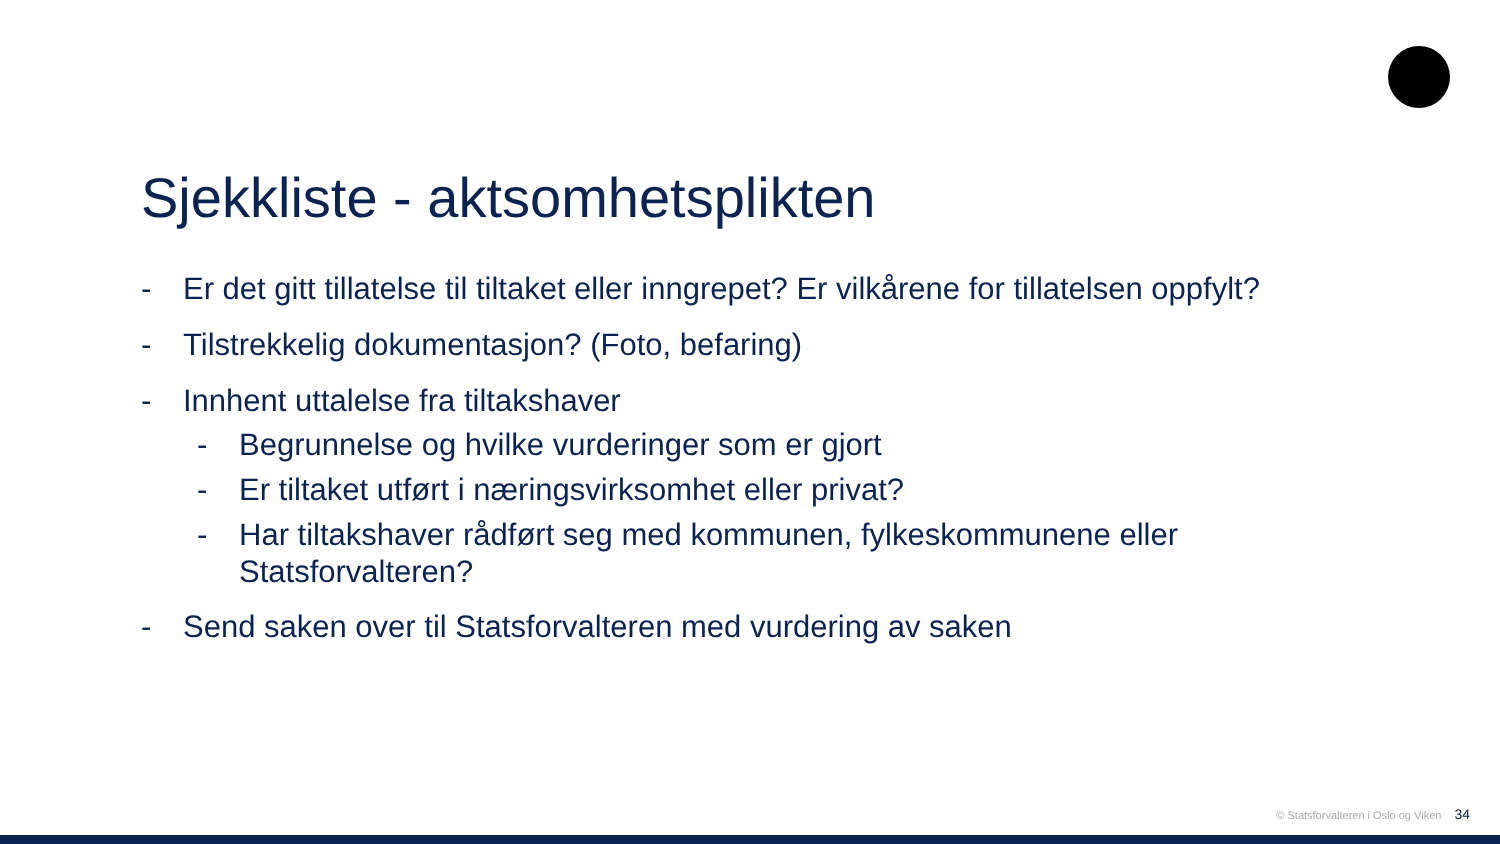Sjekkliste - aktsomhetsplikten
- Er det gitt tillatelse til tiltaket eller inngrepet? Er vilkårene for tillatelsen oppfylt?
- Tilstrekkelig dokumentasjon? (Foto, befaring)
- Innhent uttalelse fra tiltakshaver
- Begrunnelse og hvilke vurderinger som er gjort
- Er tiltaket utført i næringsvirksomhet eller privat?
- Har tiltakshaver rådført seg med kommunen, fylkeskommunene eller Statsforvalteren?
- Send saken over til Statsforvalteren med vurdering av saken
© Statsforvalteren i Oslo og Viken 34